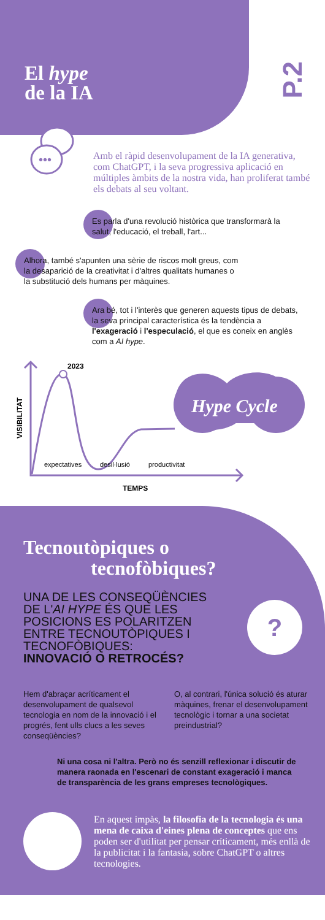El hype
de la IA
P.2
•••
Amb el ràpid desenvolupament de la IA generativa, com ChatGPT, i la seva progressiva aplicació en múltiples àmbits de la nostra vida, han proliferat també els debats al seu voltant.
Es parla d'una revolució històrica que transformarà la salut, l'educació, el treball, l'art...
Alhora, també s'apunten una sèrie de riscos molt greus, com la desaparició de la creativitat i d'altres qualitats humanes o la substitució dels humans per màquines.
Ara bé, tot i l'interès que generen aquests tipus de debats, la seva principal característica és la tendència a l'exageració i l'especulació, el que es coneix en anglès com a AI hype.
2023
VISIBILITAT
expectatives
desil·lusió
productivitat
TEMPS
Hype Cycle
Tecnoutòpiques o
tecnofòbiques?
UNA DE LES CONSEQÜÈNCIES DE L'AI HYPE ÉS QUE LES POSICIONS ES POLARITZEN ENTRE TECNOUTÒPIQUES I TECNOFÒBIQUES:
INNOVACIÓ O RETROCÉS?
?
Hem d'abraçar acríticament el desenvolupament de qualsevol tecnologia en nom de la innovació i el progrés, fent ulls clucs a les seves conseqüències?
O, al contrari, l'única solució és aturar màquines, frenar el desenvolupament tecnològic i tornar a una societat preindustrial?
Ni una cosa ni l'altra. Però no és senzill reflexionar i discutir de manera raonada en l'escenari de constant exageració i manca de transparència de les grans empreses tecnològiques.
En aquest impàs, la filosofia de la tecnologia és una mena de caixa d'eines plena de conceptes que ens poden ser d'utilitat per pensar críticament, més enllà de la publicitat i la fantasia, sobre ChatGPT o altres tecnologies.